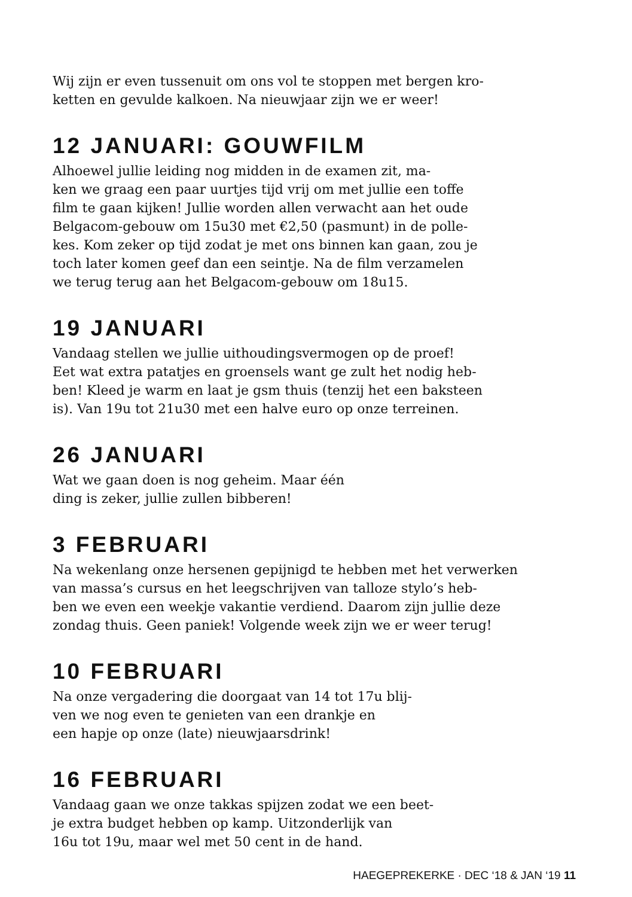Wij zijn er even tussenuit om ons vol te stoppen met bergen kro-
ketten en gevulde kalkoen. Na nieuwjaar zijn we er weer!
12 JANUARI: GOUWFILM
Alhoewel jullie leiding nog midden in de examen zit, ma-
ken we graag een paar uurtjes tijd vrij om met jullie een toffe
film te gaan kijken! Jullie worden allen verwacht aan het oude
Belgacom-gebouw om 15u30 met €2,50 (pasmunt) in de polle-
kes. Kom zeker op tijd zodat je met ons binnen kan gaan, zou je
toch later komen geef dan een seintje. Na de film verzamelen
we terug terug aan het Belgacom-gebouw om 18u15.
19 JANUARI
Vandaag stellen we jullie uithoudingsvermogen op de proef!
Eet wat extra patatjes en groensels want ge zult het nodig heb-
ben! Kleed je warm en laat je gsm thuis (tenzij het een baksteen
is). Van 19u tot 21u30 met een halve euro op onze terreinen.
26 JANUARI
Wat we gaan doen is nog geheim. Maar één
ding is zeker, jullie zullen bibberen!
3 FEBRUARI
Na wekenlang onze hersenen gepijnigd te hebben met het verwerken
van massa’s cursus en het leegschrijven van talloze stylo’s heb-
ben we even een weekje vakantie verdiend. Daarom zijn jullie deze
zondag thuis. Geen paniek! Volgende week zijn we er weer terug!
10 FEBRUARI
Na onze vergadering die doorgaat van 14 tot 17u blij-
ven we nog even te genieten van een drankje en
een hapje op onze (late) nieuwjaarsdrink!
16 FEBRUARI
Vandaag gaan we onze takkas spijzen zodat we een beet-
je extra budget hebben op kamp. Uitzonderlijk van
16u tot 19u, maar wel met 50 cent in de hand.
HAEGEPREKERKE · DEC ‘18 & JAN ‘19 11